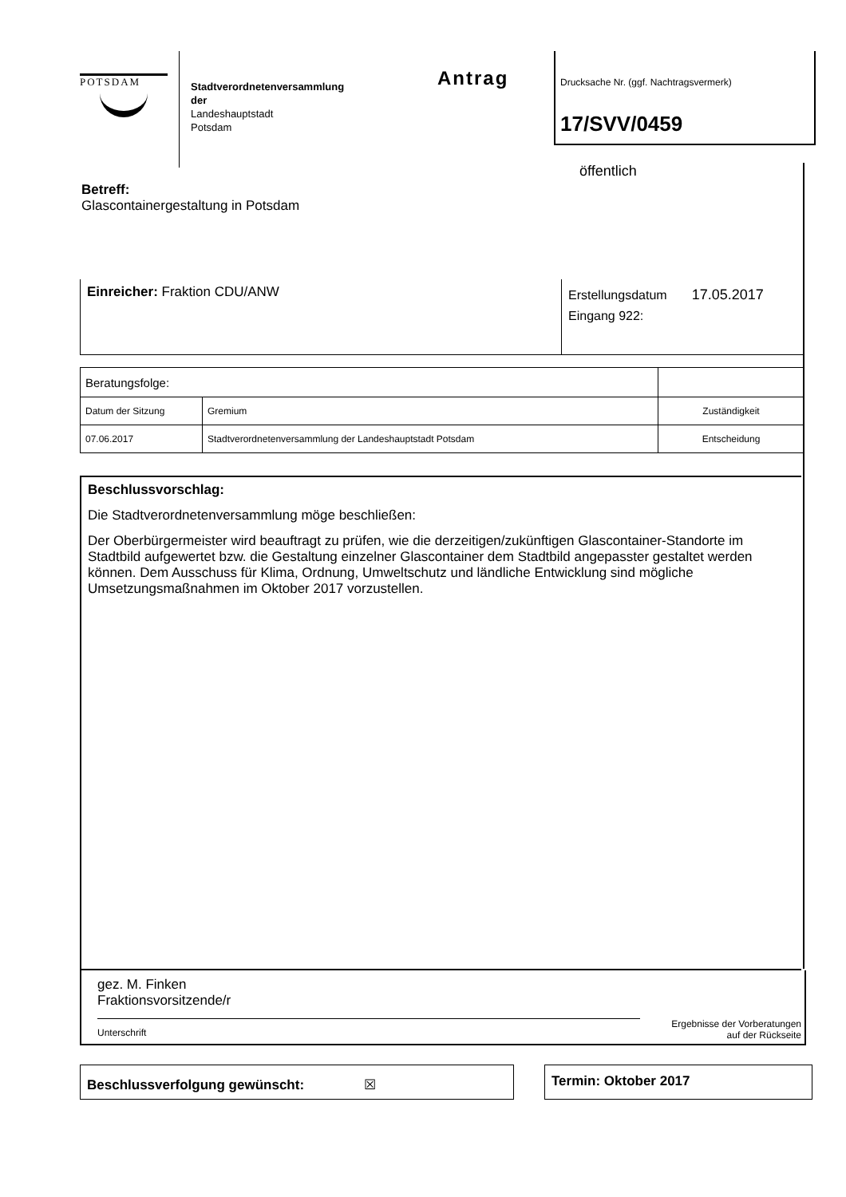POTSDAM
Stadtverordnetenversammlung
der
Landeshauptstadt
Potsdam
Antrag
Drucksache Nr. (ggf. Nachtragsvermerk)
17/SVV/0459
öffentlich
Betreff:
Glascontainergestaltung in Potsdam
Einreicher: Fraktion CDU/ANW
Erstellungsdatum 17.05.2017
Eingang 922:
| Beratungsfolge: | | |
| Datum der Sitzung | Gremium | Zuständigkeit |
| 07.06.2017 | Stadtverordnetenversammlung der Landeshauptstadt Potsdam | Entscheidung |
Beschlussvorschlag:
Die Stadtverordnetenversammlung möge beschließen:
Der Oberbürgermeister wird beauftragt zu prüfen, wie die derzeitigen/zukünftigen Glascontainer-Standorte im Stadtbild aufgewertet bzw. die Gestaltung einzelner Glascontainer dem Stadtbild angepasster gestaltet werden können. Dem Ausschuss für Klima, Ordnung, Umweltschutz und ländliche Entwicklung sind mögliche Umsetzungsmaßnahmen im Oktober 2017 vorzustellen.
gez. M. Finken
Fraktionsvorsitzende/r
Unterschrift
Ergebnisse der Vorberatungen
auf der Rückseite
Beschlussverfolgung gewünscht: ☒ Termin: Oktober 2017